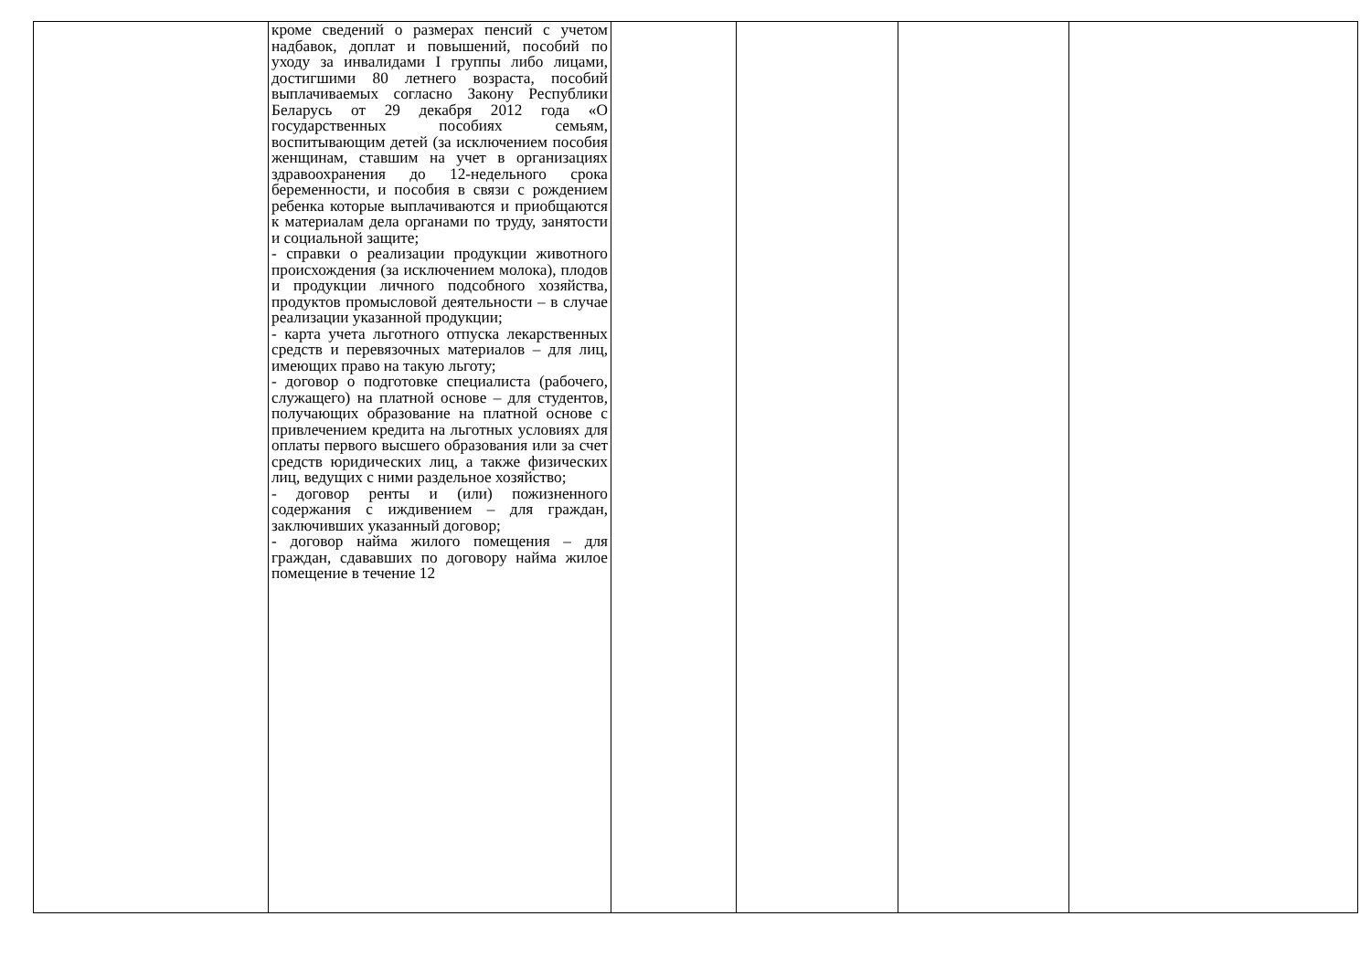| | кроме сведений о размерах пенсий с учетом надбавок, доплат и повышений, пособий по уходу за инвалидами I группы либо лицами, достигшими 80 летнего возраста, пособий выплачиваемых согласно Закону Республики Беларусь от 29 декабря 2012 года «О государственных пособиях семьям, воспитывающим детей (за исключением пособия женщинам, ставшим на учет в организациях здравоохранения до 12-недельного срока беременности, и пособия в связи с рождением ребенка которые выплачиваются и приобщаются к материалам дела органами по труду, занятости и социальной защите; - справки о реализации продукции животного происхождения (за исключением молока), плодов и продукции личного подсобного хозяйства, продуктов промысловой деятельности – в случае реализации указанной продукции; - карта учета льготного отпуска лекарственных средств и перевязочных материалов – для лиц, имеющих право на такую льготу; - договор о подготовке специалиста (рабочего, служащего) на платной основе – для студентов, получающих образование на платной основе с привлечением кредита на льготных условиях для оплаты первого высшего образования или за счет средств юридических лиц, а также физических лиц, ведущих с ними раздельное хозяйство; - договор ренты и (или) пожизненного содержания с иждивением – для граждан, заключивших указанный договор; - договор найма жилого помещения – для граждан, сдававших по договору найма жилое помещение в течение 12 | | | | |